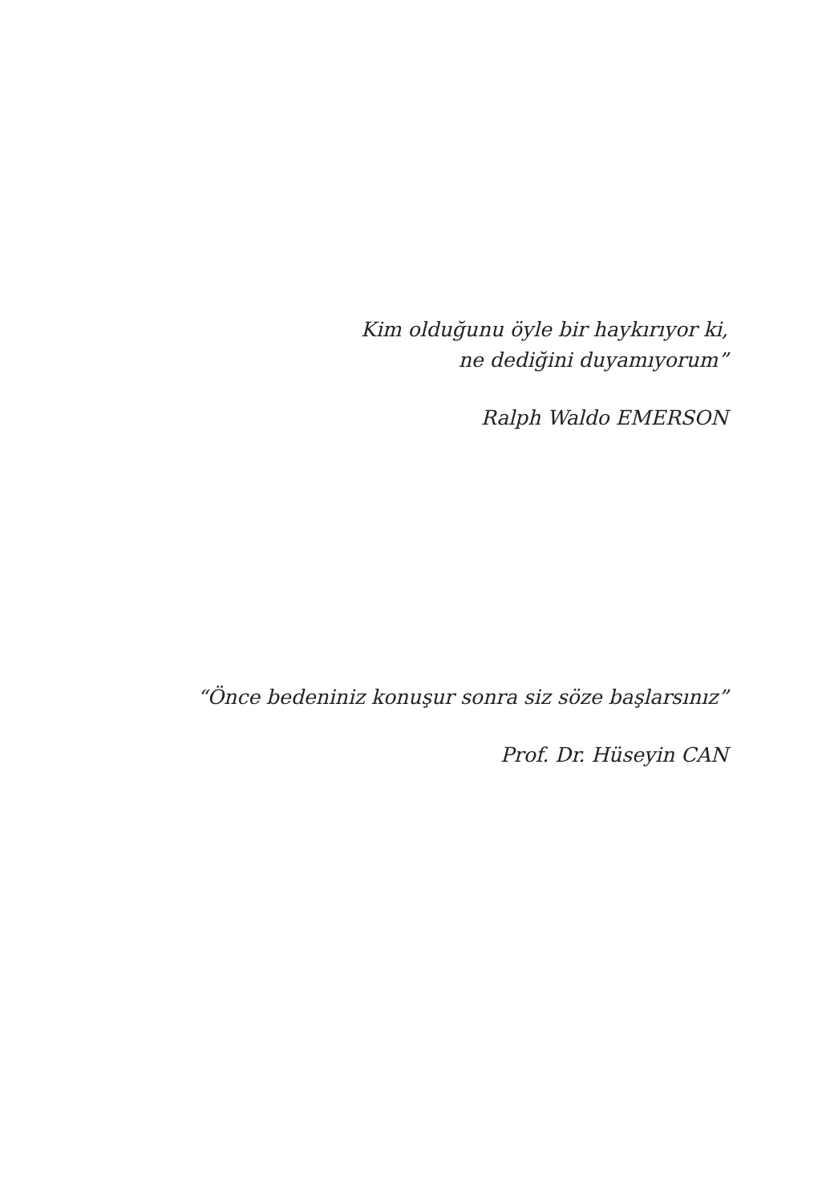Kim olduğunu öyle bir haykırıyor ki,
ne dediğini duyamıyorum”
Ralph Waldo EMERSON
“Önce bedeniniz konuşur sonra siz söze başlarsınız”
Prof. Dr. Hüseyin CAN